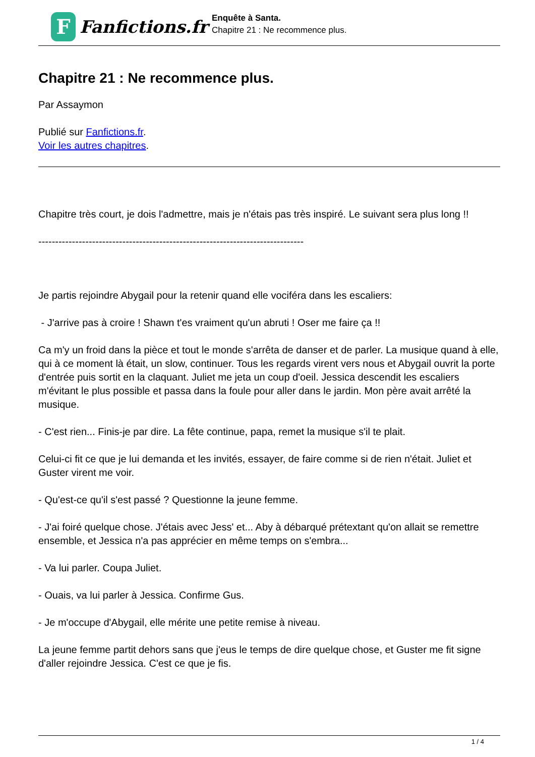F
Fanfictions.fr
Enquête à Santa.
Chapitre 21 : Ne recommence plus.
Chapitre 21 : Ne recommence plus.
Par Assaymon
Publié sur Fanfictions.fr.
Voir les autres chapitres.
Chapitre très court, je dois l'admettre, mais je n'étais pas très inspiré. Le suivant sera plus long !!
-------------------------------------------------------------------------------
Je partis rejoindre Abygail pour la retenir quand elle vociféra dans les escaliers:
- J'arrive pas à croire ! Shawn t'es vraiment qu'un abruti ! Oser me faire ça !!
Ca m'y un froid dans la pièce et tout le monde s'arrêta de danser et de parler. La musique quand à elle, qui à ce moment là était, un slow, continuer. Tous les regards virent vers nous et Abygail ouvrit la porte d'entrée puis sortit en la claquant. Juliet me jeta un coup d'oeil. Jessica descendit les escaliers m'évitant le plus possible et passa dans la foule pour aller dans le jardin. Mon père avait arrêté la musique.
- C'est rien... Finis-je par dire. La fête continue, papa, remet la musique s'il te plait.
Celui-ci fit ce que je lui demanda et les invités, essayer, de faire comme si de rien n'était. Juliet et Guster virent me voir.
- Qu'est-ce qu'il s'est passé ? Questionne la jeune femme.
- J'ai foiré quelque chose. J'étais avec Jess' et... Aby à débarqué prétextant qu'on allait se remettre ensemble, et Jessica n'a pas apprécier en même temps on s'embra...
- Va lui parler. Coupa Juliet.
- Ouais, va lui parler à Jessica. Confirme Gus.
- Je m'occupe d'Abygail, elle mérite une petite remise à niveau.
La jeune femme partit dehors sans que j'eus le temps de dire quelque chose, et Guster me fit signe d'aller rejoindre Jessica. C'est ce que je fis.
1 / 4